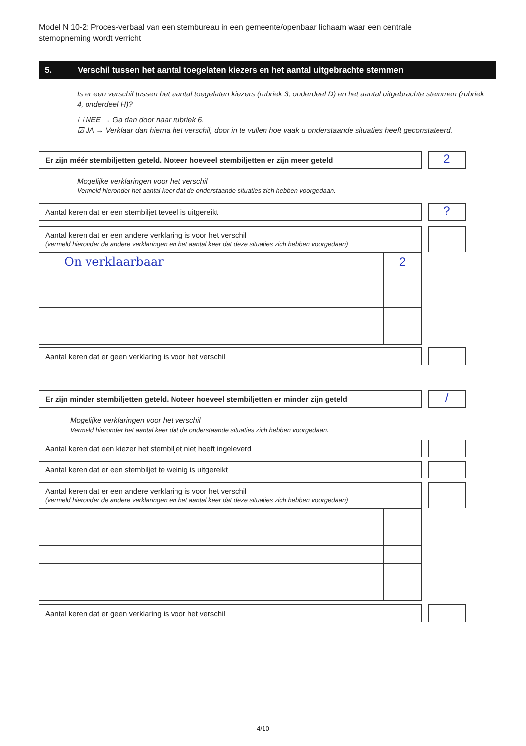Model N 10-2: Proces-verbaal van een stembureau in een gemeente/openbaar lichaam waar een centrale stemopneming wordt verricht
5. Verschil tussen het aantal toegelaten kiezers en het aantal uitgebrachte stemmen
Is er een verschil tussen het aantal toegelaten kiezers (rubriek 3, onderdeel D) en het aantal uitgebrachte stemmen (rubriek 4, onderdeel H)?
☐ NEE → Ga dan door naar rubriek 6.
☑ JA → Verklaar dan hierna het verschil, door in te vullen hoe vaak u onderstaande situaties heeft geconstateerd.
Er zijn méér stembiljetten geteld. Noteer hoeveel stembiljetten er zijn meer geteld 2
Mogelijke verklaringen voor het verschil
Vermeld hieronder het aantal keer dat de onderstaande situaties zich hebben voorgedaan.
Aantal keren dat er een stembiljet teveel is uitgereikt ?
Aantal keren dat er een andere verklaring is voor het verschil
(vermeld hieronder de andere verklaringen en het aantal keer dat deze situaties zich hebben voorgedaan)
| On verklaarbaar | 2 |
Aantal keren dat er geen verklaring is voor het verschil
Er zijn minder stembiljetten geteld. Noteer hoeveel stembiljetten er minder zijn geteld
/
Mogelijke verklaringen voor het verschil
Vermeld hieronder het aantal keer dat de onderstaande situaties zich hebben voorgedaan.
Aantal keren dat een kiezer het stembiljet niet heeft ingeleverd
Aantal keren dat er een stembiljet te weinig is uitgereikt
Aantal keren dat er een andere verklaring is voor het verschil
(vermeld hieronder de andere verklaringen en het aantal keer dat deze situaties zich hebben voorgedaan)
Aantal keren dat er geen verklaring is voor het verschil
4/10